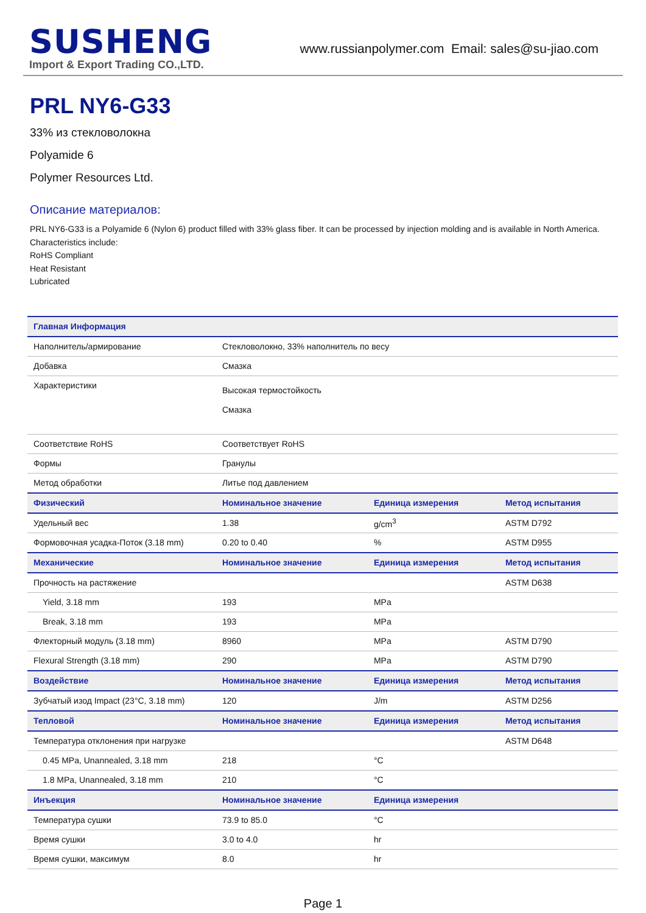SUSHENG
Import & Export Trading CO.,LTD.
www.russianpolymer.com Email: sales@su-jiao.com
PRL NY6-G33
33% из стекловолокна
Polyamide 6
Polymer Resources Ltd.
Описание материалов:
PRL NY6-G33 is a Polyamide 6 (Nylon 6) product filled with 33% glass fiber. It can be processed by injection molding and is available in North America.
Characteristics include:
RoHS Compliant
Heat Resistant
Lubricated
| Главная Информация | | | |
| --- | --- | --- | --- |
| Наполнитель/армирование | Стекловолокно, 33% наполнитель по весу | | |
| Добавка | Смазка | | |
| Характеристики | Высокая термостойкость Смазка | | |
| Соответствие RoHS | Соответствует RoHS | | |
| Формы | Гранулы | | |
| Метод обработки | Литье под давлением | | |
| Физический | Номинальное значение | Единица измерения | Метод испытания |
| Удельный вес | 1.38 | g/cm<sup>3</sup> | ASTM D792 |
| Формовочная усадка-Поток (3.18 mm) | 0.20 to 0.40 | % | ASTM D955 |
| Механические | Номинальное значение | Единица измерения | Метод испытания |
| Прочность на растяжение | | | ASTM D638 |
| Yield, 3.18 mm | 193 | MPa | |
| Break, 3.18 mm | 193 | MPa | |
| Флекторный модуль (3.18 mm) | 8960 | MPa | ASTM D790 |
| Flexural Strength (3.18 mm) | 290 | MPa | ASTM D790 |
| Воздействие | Номинальное значение | Единица измерения | Метод испытания |
| Зубчатый изод Impact (23°C, 3.18 mm) | 120 | J/m | ASTM D256 |
| Тепловой | Номинальное значение | Единица измерения | Метод испытания |
| Температура отклонения при нагрузке | | | ASTM D648 |
| 0.45 MPa, Unannealed, 3.18 mm | 218 | °C | |
| 1.8 MPa, Unannealed, 3.18 mm | 210 | °C | |
| Инъекция | Номинальное значение | Единица измерения | |
| Температура сушки | 73.9 to 85.0 | °C | |
| Время сушки | 3.0 to 4.0 | hr | |
| Время сушки, максимум | 8.0 | hr | |
Page 1